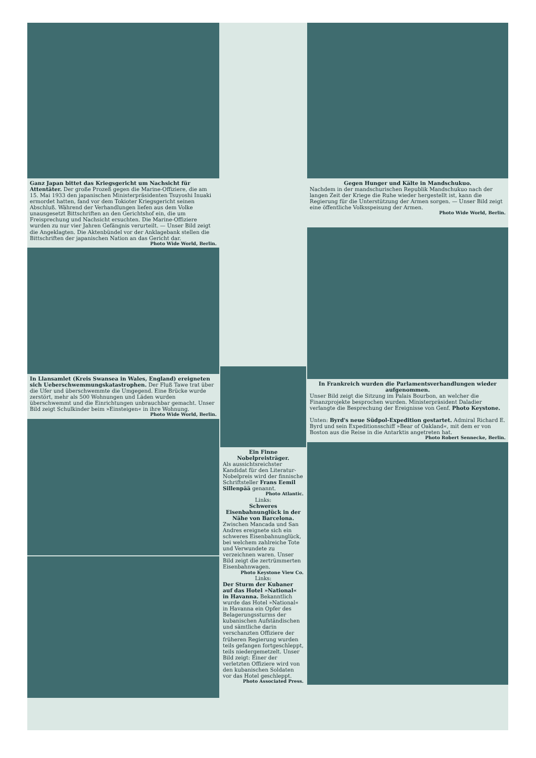Ganz Japan bittet das Kriegsgericht um Nachsicht für Attentäter. Der große Prozeß gegen die Marine-Offiziere, die am 15. Mai 1933 den japanischen Ministerpräsidenten Tsuyoshi Inuaki ermordet hatten, fand vor dem Tokioter Kriegsgericht seinen Abschluß. Während der Verhandlungen liefen aus dem Volke unausgesetzt Bittschriften an den Gerichtshof ein, die um Freisprechung und Nachsicht ersuchten. Die Marine-Offiziere wurden zu nur vier Jahren Gefängnis verurteilt. — Unser Bild zeigt die Angeklagten. Die Aktenbündel vor der Anklagebank stellen die Bittschriften der japanischen Nation an das Gericht dar.
Photo Wide World, Berlin.
In Llansamlet (Kreis Swansea in Wales, England) ereigneten sich Ueberschwemmungskatastrophen. Der Fluß Tawe trat über die Ufer und überschwemmte die Umgegend. Eine Brücke wurde zerstört, mehr als 500 Wohnungen und Läden wurden überschwemmt und die Einrichtungen unbrauchbar gemacht. Unser Bild zeigt Schulkinder beim »Einsteigen« in ihre Wohnung.
Photo Wide World, Berlin.
Ein Finne Nobelpreisträger.
Als aussichtsreichster Kandidat für den Literatur-Nobelpreis wird der finnische Schriftsteller Frans Eemil Sillenpää genannt.
Photo Atlantic.
Links:
Schweres Eisenbahnunglück in der Nähe von Barcelona.
Zwischen Mancada und San Andres ereignete sich ein schweres Eisenbahnunglück, bei welchem zahlreiche Tote und Verwundete zu verzeichnen waren. Unser Bild zeigt die zertrümmerten Eisenbahnwagen.
Photo Keystone View Co.
Links:
Der Sturm der Kubaner auf das Hotel »National« in Havanna. Bekanntlich wurde das Hotel »National« in Havanna ein Opfer des Belagerungssturms der kubanischen Aufständischen und sämtliche darin verschanzten Offiziere der früheren Regierung wurden teils gefangen fortgeschleppt, teils niedergemetzelt. Unser Bild zeigt: Einer der verletzten Offiziere wird von den kubanischen Soldaten vor das Hotel geschleppt.
Photo Associated Press.
Gegen Hunger und Kälte in Mandschukuo.
Nachdem in der mandschurischen Republik Mandschukuo nach der langen Zeit der Kriege die Ruhe wieder hergestellt ist, kann die Regierung für die Unterstützung der Armen sorgen. — Unser Bild zeigt eine öffentliche Volksspeisung der Armen.
Photo Wide World, Berlin.
In Frankreich wurden die Parlamentsverhandlungen wieder aufgenommen.
Unser Bild zeigt die Sitzung im Palais Bourbon, an welcher die Finanzprojekte besprochen wurden. Ministerpräsident Daladier verlangte die Besprechung der Ereignisse von Genf. Photo Keystone.
Unten: Byrd's neue Südpol-Expedition gestartet. Admiral Richard E. Byrd und sein Expeditionsschiff »Bear of Oakland«, mit dem er von Boston aus die Reise in die Antarktis angetreten hat.
Photo Robert Sennecke, Berlin.